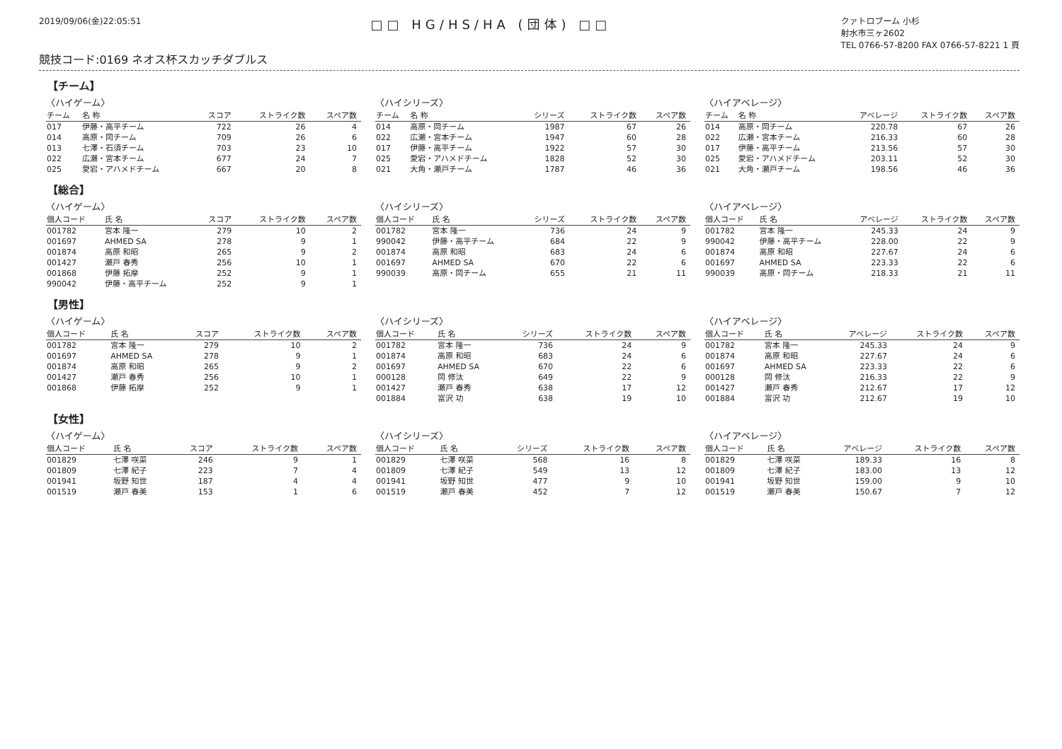2019/09/06(金)22:05:51
□□ HG/HS/HA (団体) □□
クァトロブーム 小杉
射水市三ヶ2602
TEL 0766-57-8200 FAX 0766-57-8221 1 頁
競技コード:0169 ネオス杯スカッチダブルス
【チーム】
〈ハイゲーム〉
| チーム | 名 称 | スコア | ストライク数 | スペア数 |
| --- | --- | --- | --- | --- |
| 017 | 伊藤・高平チーム | 722 | 26 | 4 |
| 014 | 高原・岡チーム | 709 | 26 | 6 |
| 013 | 七澤・石須チーム | 703 | 23 | 10 |
| 022 | 広瀬・宮本チーム | 677 | 24 | 7 |
| 025 | 愛宕・アハメドチーム | 667 | 20 | 8 |
〈ハイシリーズ〉
| チーム | 名 称 | シリーズ | ストライク数 | スペア数 |
| --- | --- | --- | --- | --- |
| 014 | 高原・岡チーム | 1987 | 67 | 26 |
| 022 | 広瀬・宮本チーム | 1947 | 60 | 28 |
| 017 | 伊藤・高平チーム | 1922 | 57 | 30 |
| 025 | 愛宕・アハメドチーム | 1828 | 52 | 30 |
| 021 | 大角・瀬戸チーム | 1787 | 46 | 36 |
〈ハイアベレージ〉
| チーム | 名 称 | アベレージ | ストライク数 | スペア数 |
| --- | --- | --- | --- | --- |
| 014 | 高原・岡チーム | 220.78 | 67 | 26 |
| 022 | 広瀬・宮本チーム | 216.33 | 60 | 28 |
| 017 | 伊藤・高平チーム | 213.56 | 57 | 30 |
| 025 | 愛宕・アハメドチーム | 203.11 | 52 | 30 |
| 021 | 大角・瀬戸チーム | 198.56 | 46 | 36 |
【総合】
〈ハイゲーム〉
| 個人コード | 氏 名 | スコア | ストライク数 | スペア数 |
| --- | --- | --- | --- | --- |
| 001782 | 宮本 隆一 | 279 | 10 | 2 |
| 001697 | AHMED SA | 278 | 9 | 1 |
| 001874 | 高原 和昭 | 265 | 9 | 2 |
| 001427 | 瀬戸 春秀 | 256 | 10 | 1 |
| 001868 | 伊藤 拓摩 | 252 | 9 | 1 |
| 990042 | 伊藤・高平チーム | 252 | 9 | 1 |
〈ハイシリーズ〉
| 個人コード | 氏 名 | シリーズ | ストライク数 | スペア数 |
| --- | --- | --- | --- | --- |
| 001782 | 宮本 隆一 | 736 | 24 | 9 |
| 990042 | 伊藤・高平チーム | 684 | 22 | 9 |
| 001874 | 高原 和昭 | 683 | 24 | 6 |
| 001697 | AHMED SA | 670 | 22 | 6 |
| 990039 | 高原・岡チーム | 655 | 21 | 11 |
〈ハイアベレージ〉
| 個人コード | 氏 名 | アベレージ | ストライク数 | スペア数 |
| --- | --- | --- | --- | --- |
| 001782 | 宮本 隆一 | 245.33 | 24 | 9 |
| 990042 | 伊藤・高平チーム | 228.00 | 22 | 9 |
| 001874 | 高原 和昭 | 227.67 | 24 | 6 |
| 001697 | AHMED SA | 223.33 | 22 | 6 |
| 990039 | 高原・岡チーム | 218.33 | 21 | 11 |
【男性】
〈ハイゲーム〉
| 個人コード | 氏 名 | スコア | ストライク数 | スペア数 |
| --- | --- | --- | --- | --- |
| 001782 | 宮本 隆一 | 279 | 10 | 2 |
| 001697 | AHMED SA | 278 | 9 | 1 |
| 001874 | 高原 和昭 | 265 | 9 | 2 |
| 001427 | 瀬戸 春秀 | 256 | 10 | 1 |
| 001868 | 伊藤 拓摩 | 252 | 9 | 1 |
〈ハイシリーズ〉
| 個人コード | 氏 名 | シリーズ | ストライク数 | スペア数 |
| --- | --- | --- | --- | --- |
| 001782 | 宮本 隆一 | 736 | 24 | 9 |
| 001874 | 高原 和昭 | 683 | 24 | 6 |
| 001697 | AHMED SA | 670 | 22 | 6 |
| 000128 | 岡 修汰 | 649 | 22 | 9 |
| 001427 | 瀬戸 春秀 | 638 | 17 | 12 |
| 001884 | 富沢 功 | 638 | 19 | 10 |
〈ハイアベレージ〉
| 個人コード | 氏 名 | アベレージ | ストライク数 | スペア数 |
| --- | --- | --- | --- | --- |
| 001782 | 宮本 隆一 | 245.33 | 24 | 9 |
| 001874 | 高原 和昭 | 227.67 | 24 | 6 |
| 001697 | AHMED SA | 223.33 | 22 | 6 |
| 000128 | 岡 修汰 | 216.33 | 22 | 9 |
| 001427 | 瀬戸 春秀 | 212.67 | 17 | 12 |
| 001884 | 富沢 功 | 212.67 | 19 | 10 |
【女性】
〈ハイゲーム〉
| 個人コード | 氏 名 | スコア | ストライク数 | スペア数 |
| --- | --- | --- | --- | --- |
| 001829 | 七澤 咲菜 | 246 | 9 | 1 |
| 001809 | 七澤 紀子 | 223 | 7 | 4 |
| 001941 | 坂野 知世 | 187 | 4 | 4 |
| 001519 | 瀬戸 春美 | 153 | 1 | 6 |
〈ハイシリーズ〉
| 個人コード | 氏 名 | シリーズ | ストライク数 | スペア数 |
| --- | --- | --- | --- | --- |
| 001829 | 七澤 咲菜 | 568 | 16 | 8 |
| 001809 | 七澤 紀子 | 549 | 13 | 12 |
| 001941 | 坂野 知世 | 477 | 9 | 10 |
| 001519 | 瀬戸 春美 | 452 | 7 | 12 |
〈ハイアベレージ〉
| 個人コード | 氏 名 | アベレージ | ストライク数 | スペア数 |
| --- | --- | --- | --- | --- |
| 001829 | 七澤 咲菜 | 189.33 | 16 | 8 |
| 001809 | 七澤 紀子 | 183.00 | 13 | 12 |
| 001941 | 坂野 知世 | 159.00 | 9 | 10 |
| 001519 | 瀬戸 春美 | 150.67 | 7 | 12 |